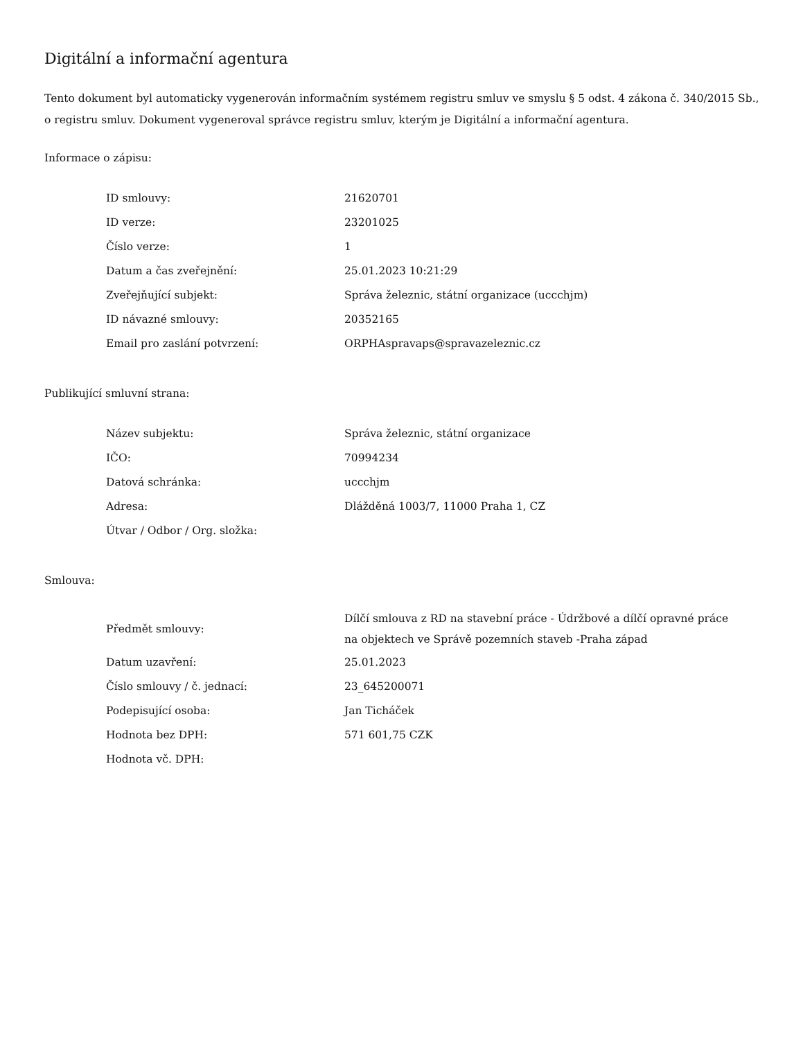Digitální a informační agentura
Tento dokument byl automaticky vygenerován informačním systémem registru smluv ve smyslu § 5 odst. 4 zákona č. 340/2015 Sb., o registru smluv. Dokument vygeneroval správce registru smluv, kterým je Digitální a informační agentura.
Informace o zápisu:
| ID smlouvy: | 21620701 |
| ID verze: | 23201025 |
| Číslo verze: | 1 |
| Datum a čas zveřejnění: | 25.01.2023 10:21:29 |
| Zveřejňující subjekt: | Správa železnic, státní organizace (uccchjm) |
| ID návazné smlouvy: | 20352165 |
| Email pro zaslání potvrzení: | ORPHAspravaps@spravazeleznic.cz |
Publikující smluvní strana:
| Název subjektu: | Správa železnic, státní organizace |
| IČO: | 70994234 |
| Datová schránka: | uccchjm |
| Adresa: | Dlážděná 1003/7, 11000 Praha 1, CZ |
| Útvar / Odbor / Org. složka: | |
Smlouva:
| Předmět smlouvy: | Dílčí smlouva z RD na stavební práce - Údržbové a dílčí opravné práce na objektech ve Správě pozemních staveb -Praha západ |
| Datum uzavření: | 25.01.2023 |
| Číslo smlouvy / č. jednací: | 23_645200071 |
| Podepisující osoba: | Jan Ticháček |
| Hodnota bez DPH: | 571 601,75 CZK |
| Hodnota vč. DPH: | |